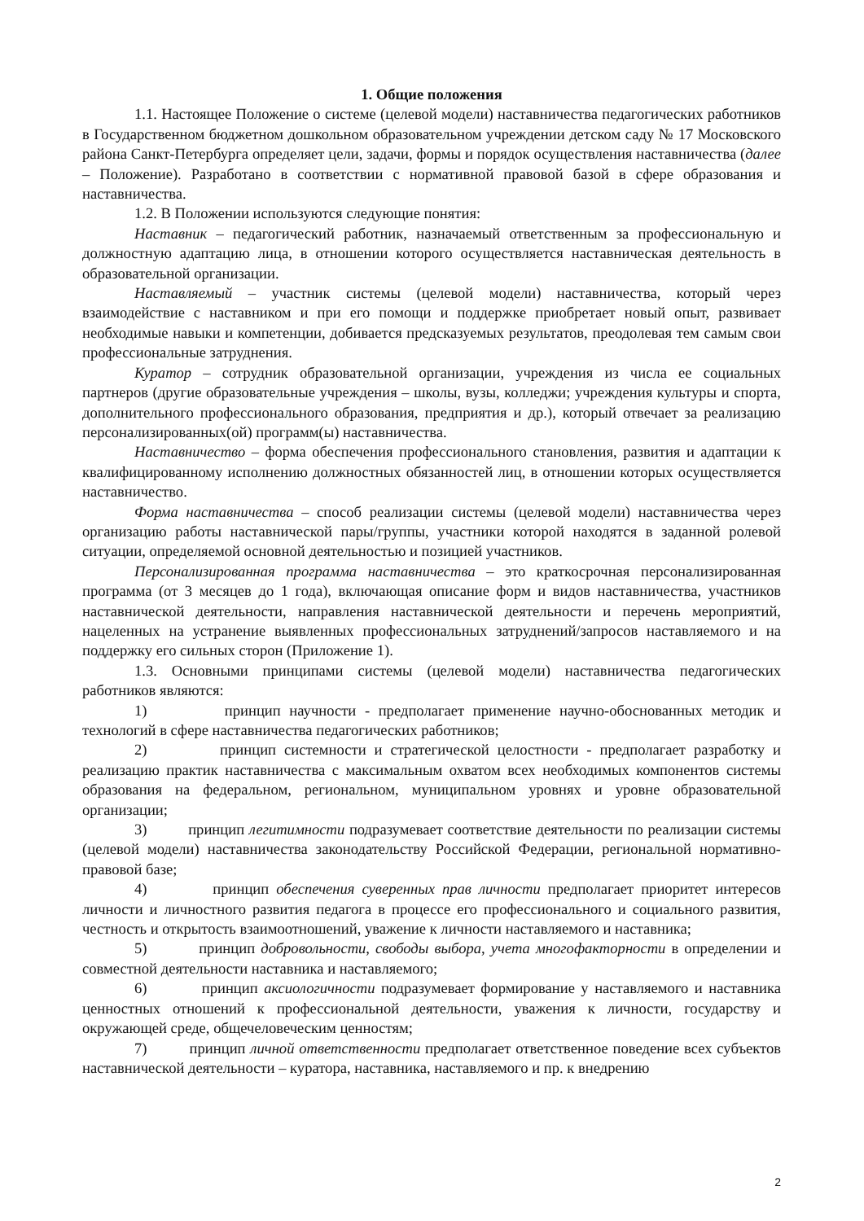1. Общие положения
1.1. Настоящее Положение о системе (целевой модели) наставничества педагогических работников в Государственном бюджетном дошкольном образовательном учреждении детском саду № 17 Московского района Санкт-Петербурга определяет цели, задачи, формы и порядок осуществления наставничества (далее – Положение). Разработано в соответствии с нормативной правовой базой в сфере образования и наставничества.
1.2. В Положении используются следующие понятия:
Наставник – педагогический работник, назначаемый ответственным за профессиональную и должностную адаптацию лица, в отношении которого осуществляется наставническая деятельность в образовательной организации.
Наставляемый – участник системы (целевой модели) наставничества, который через взаимодействие с наставником и при его помощи и поддержке приобретает новый опыт, развивает необходимые навыки и компетенции, добивается предсказуемых результатов, преодолевая тем самым свои профессиональные затруднения.
Куратор – сотрудник образовательной организации, учреждения из числа ее социальных партнеров (другие образовательные учреждения – школы, вузы, колледжи; учреждения культуры и спорта, дополнительного профессионального образования, предприятия и др.), который отвечает за реализацию персонализированных(ой) программ(ы) наставничества.
Наставничество – форма обеспечения профессионального становления, развития и адаптации к квалифицированному исполнению должностных обязанностей лиц, в отношении которых осуществляется наставничество.
Форма наставничества – способ реализации системы (целевой модели) наставничества через организацию работы наставнической пары/группы, участники которой находятся в заданной ролевой ситуации, определяемой основной деятельностью и позицией участников.
Персонализированная программа наставничества – это краткосрочная персонализированная программа (от 3 месяцев до 1 года), включающая описание форм и видов наставничества, участников наставнической деятельности, направления наставнической деятельности и перечень мероприятий, нацеленных на устранение выявленных профессиональных затруднений/запросов наставляемого и на поддержку его сильных сторон (Приложение 1).
1.3. Основными принципами системы (целевой модели) наставничества педагогических работников являются:
1) принцип научности - предполагает применение научно-обоснованных методик и технологий в сфере наставничества педагогических работников;
2) принцип системности и стратегической целостности - предполагает разработку и реализацию практик наставничества с максимальным охватом всех необходимых компонентов системы образования на федеральном, региональном, муниципальном уровнях и уровне образовательной организации;
3) принцип легитимности подразумевает соответствие деятельности по реализации системы (целевой модели) наставничества законодательству Российской Федерации, региональной нормативно-правовой базе;
4) принцип обеспечения суверенных прав личности предполагает приоритет интересов личности и личностного развития педагога в процессе его профессионального и социального развития, честность и открытость взаимоотношений, уважение к личности наставляемого и наставника;
5) принцип добровольности, свободы выбора, учета многофакторности в определении и совместной деятельности наставника и наставляемого;
6) принцип аксиологичности подразумевает формирование у наставляемого и наставника ценностных отношений к профессиональной деятельности, уважения к личности, государству и окружающей среде, общечеловеческим ценностям;
7) принцип личной ответственности предполагает ответственное поведение всех субъектов наставнической деятельности – куратора, наставника, наставляемого и пр. к внедрению
2